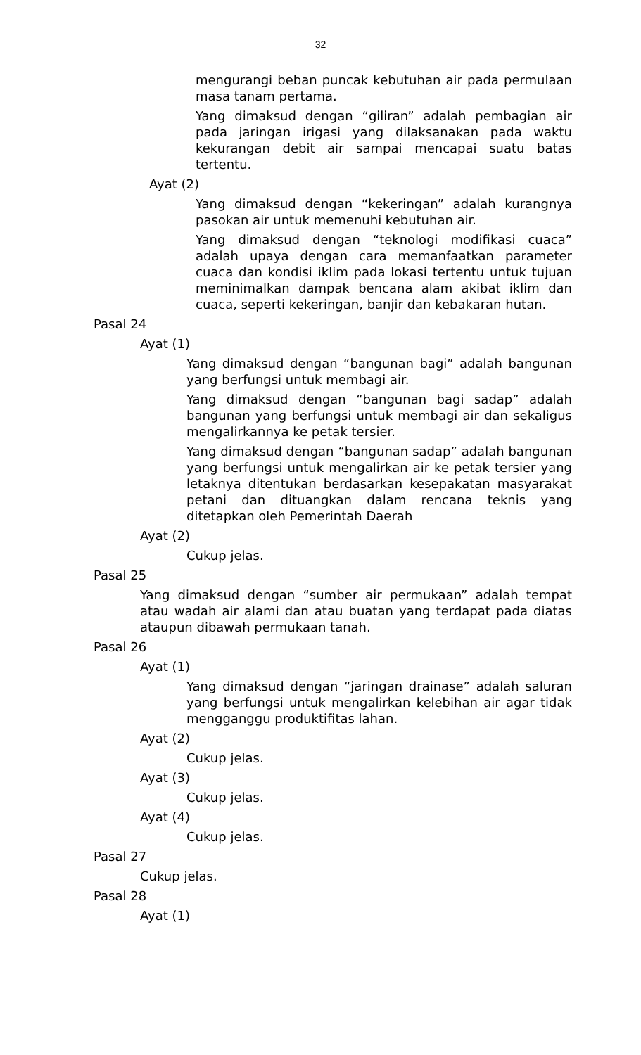32
mengurangi beban puncak kebutuhan air pada permulaan masa tanam pertama.
Yang dimaksud dengan “giliran” adalah pembagian air pada jaringan irigasi yang dilaksanakan pada waktu kekurangan debit air sampai mencapai suatu batas tertentu.
Ayat (2)
Yang dimaksud dengan “kekeringan” adalah kurangnya pasokan air untuk memenuhi kebutuhan air.
Yang dimaksud dengan “teknologi modifikasi cuaca” adalah upaya dengan cara memanfaatkan parameter cuaca dan kondisi iklim pada lokasi tertentu untuk tujuan meminimalkan dampak bencana alam akibat iklim dan cuaca, seperti kekeringan, banjir dan kebakaran hutan.
Pasal 24
Ayat (1)
Yang dimaksud dengan “bangunan bagi” adalah bangunan yang berfungsi untuk membagi air.
Yang dimaksud dengan “bangunan bagi sadap” adalah bangunan yang berfungsi untuk membagi air dan sekaligus mengalirkannya ke petak tersier.
Yang dimaksud dengan “bangunan sadap” adalah bangunan yang berfungsi untuk mengalirkan air ke petak tersier yang letaknya ditentukan berdasarkan kesepakatan masyarakat petani dan dituangkan dalam rencana teknis yang ditetapkan oleh Pemerintah Daerah
Ayat (2)
Cukup jelas.
Pasal 25
Yang dimaksud dengan “sumber air permukaan” adalah tempat atau wadah air alami dan atau buatan yang terdapat pada diatas ataupun dibawah permukaan tanah.
Pasal 26
Ayat (1)
Yang dimaksud dengan “jaringan drainase” adalah saluran yang berfungsi untuk mengalirkan kelebihan air agar tidak mengganggu produktifitas lahan.
Ayat (2)
Cukup jelas.
Ayat (3)
Cukup jelas.
Ayat (4)
Cukup jelas.
Pasal 27
Cukup jelas.
Pasal 28
Ayat (1)